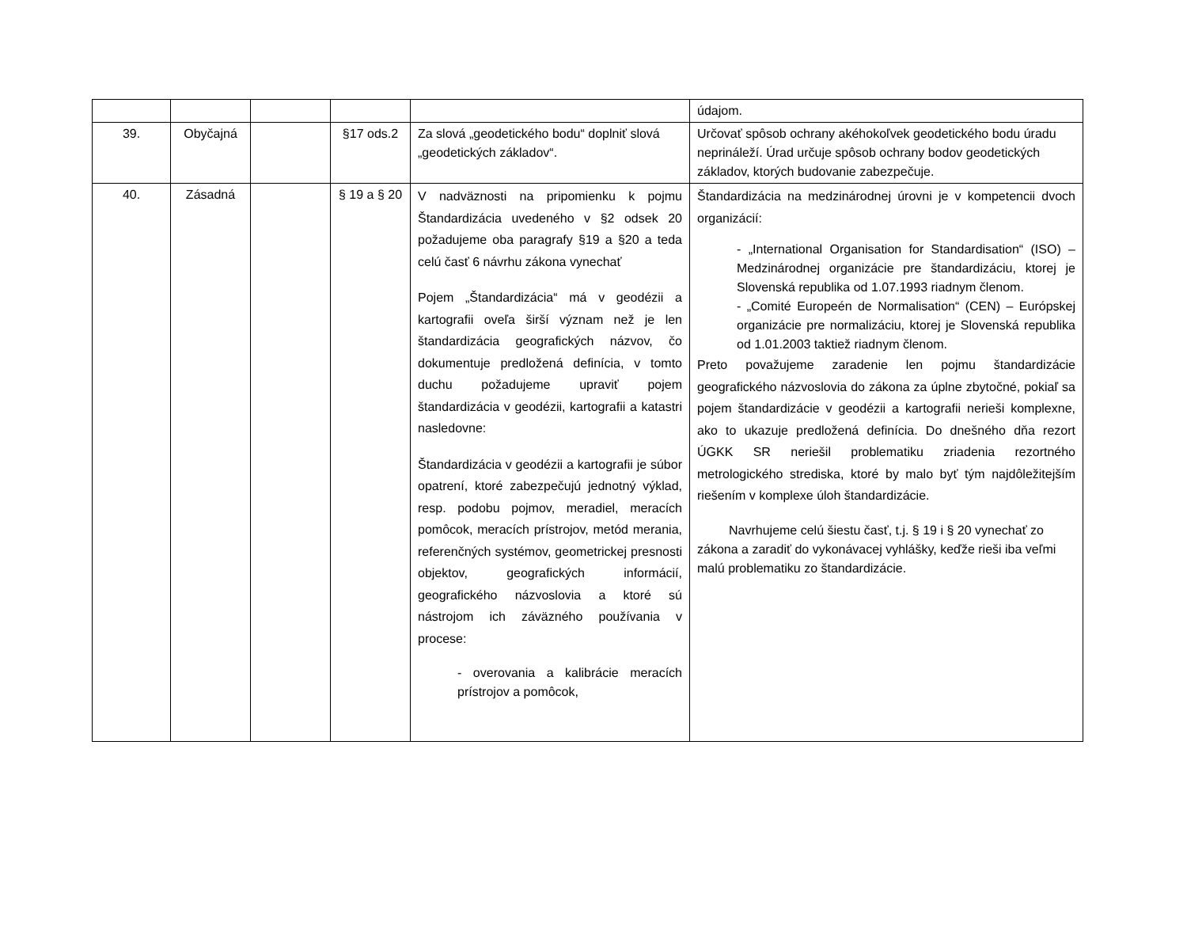| | | | | | údajom. |
| 39. | Obyčajná | | §17 ods.2 | Za slová „geodetického bodu“ doplniť slová „geodetických základov“. | Určovať spôsob ochrany akéhokoľvek geodetického bodu úradu neprináleží. Úrad určuje spôsob ochrany bodov geodetických základov, ktorých budovanie zabezpečuje. |
| 40. | Zásadná | | § 19 a § 20 | V nadväznosti na pripomienku k pojmu Štandardizácia uvedeného v §2 odsek 20 požadujeme oba paragrafy §19 a §20 a teda celú časť 6 návrhu zákona vynechať Pojem „Štandardizácia“ má v geodézii a kartografii oveľa širší význam než je len štandardizácia geografických názvov, čo dokumentuje predložená definícia, v tomto duchu požadujeme upraviť pojem štandardizácia v geodézii, kartografii a katastri nasledovne: Štandardizácia v geodézii a kartografii je súbor opatrení, ktoré zabezpečujú jednotný výklad, resp. podobu pojmov, meradiel, meracích pomôcok, meracích prístrojov, metód merania, referenčných systémov, geometrickej presnosti objektov, geografických informácií, geografického názvoslovia a ktoré sú nástrojom ich záväzného používania v procese: - overovania a kalibrácie meracích prístrojov a pomôcok, | Štandardizácia na medzinárodnej úrovni je v kompetencii dvoch organizácií: - „International Organisation for Standardisation“ (ISO) – Medzinárodnej organizácie pre štandardizáciu, ktorej je Slovenská republika od 1.07.1993 riadnym členom. - „Comité Europeén de Normalisation“ (CEN) – Európskej organizácie pre normalizáciu, ktorej je Slovenská republika od 1.01.2003 taktiež riadnym členom. Preto považujeme zaradenie len pojmu štandardizácie geografického názvoslovia do zákona za úplne zbytočné, pokiaľ sa pojem štandardizácie v geodézii a kartografii nerieši komplexne, ako to ukazuje predložená definícia. Do dnešného dňa rezort ÚGKK SR neriešil problematiku zriadenia rezortného metrologického strediska, ktoré by malo byť tým najdôležitejším riešením v komplexe úloh štandardizácie. Navrhujeme celú šiestu časť, t.j. § 19 i § 20 vynechať zo zákona a zaradiť do vykonávacej vyhlášky, keďže rieši iba veľmi malú problematiku zo štandardizácie. |